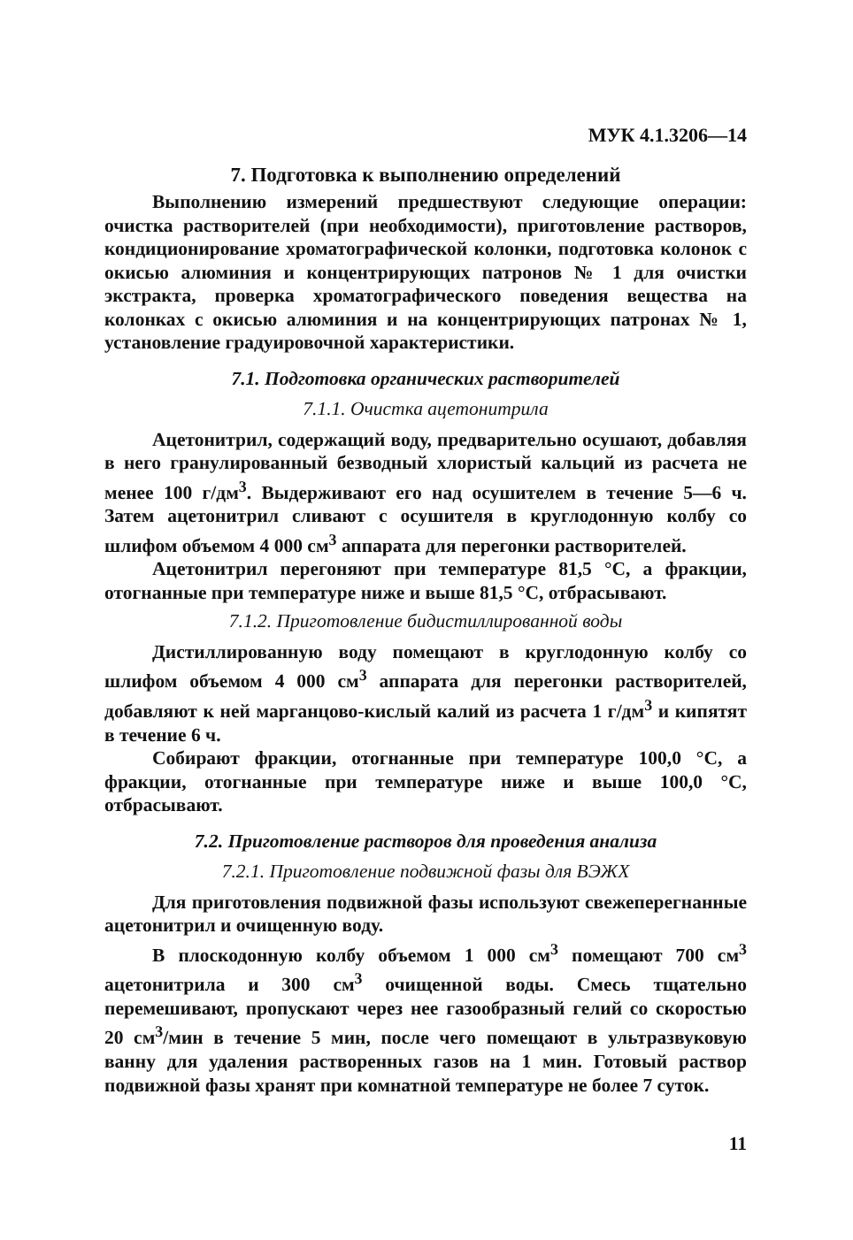МУК 4.1.3206—14
7. Подготовка к выполнению определений
Выполнению измерений предшествуют следующие операции: очистка растворителей (при необходимости), приготовление растворов, кондиционирование хроматографической колонки, подготовка колонок с окисью алюминия и концентрирующих патронов № 1 для очистки экстракта, проверка хроматографического поведения вещества на колонках с окисью алюминия и на концентрирующих патронах № 1, установление градуировочной характеристики.
7.1. Подготовка органических растворителей
7.1.1. Очистка ацетонитрила
Ацетонитрил, содержащий воду, предварительно осушают, добавляя в него гранулированный безводный хлористый кальций из расчета не менее 100 г/дм<sup>3</sup>. Выдерживают его над осушителем в течение 5—6 ч. Затем ацетонитрил сливают с осушителя в круглодонную колбу со шлифом объемом 4 000 см<sup>3</sup> аппарата для перегонки растворителей.
Ацетонитрил перегоняют при температуре 81,5 °С, а фракции, отогнанные при температуре ниже и выше 81,5 °С, отбрасывают.
7.1.2. Приготовление бидистиллированной воды
Дистиллированную воду помещают в круглодонную колбу со шлифом объемом 4 000 см<sup>3</sup> аппарата для перегонки растворителей, добавляют к ней марганцово-кислый калий из расчета 1 г/дм<sup>3</sup> и кипятят в течение 6 ч.
Собирают фракции, отогнанные при температуре 100,0 °С, а фракции, отогнанные при температуре ниже и выше 100,0 °С, отбрасывают.
7.2. Приготовление растворов для проведения анализа
7.2.1. Приготовление подвижной фазы для ВЭЖХ
Для приготовления подвижной фазы используют свежеперегнанные ацетонитрил и очищенную воду.
В плоскодонную колбу объемом 1 000 см<sup>3</sup> помещают 700 см<sup>3</sup> ацетонитрила и 300 см<sup>3</sup> очищенной воды. Смесь тщательно перемешивают, пропускают через нее газообразный гелий со скоростью 20 см<sup>3</sup>/мин в течение 5 мин, после чего помещают в ультразвуковую ванну для удаления растворенных газов на 1 мин. Готовый раствор подвижной фазы хранят при комнатной температуре не более 7 суток.
11